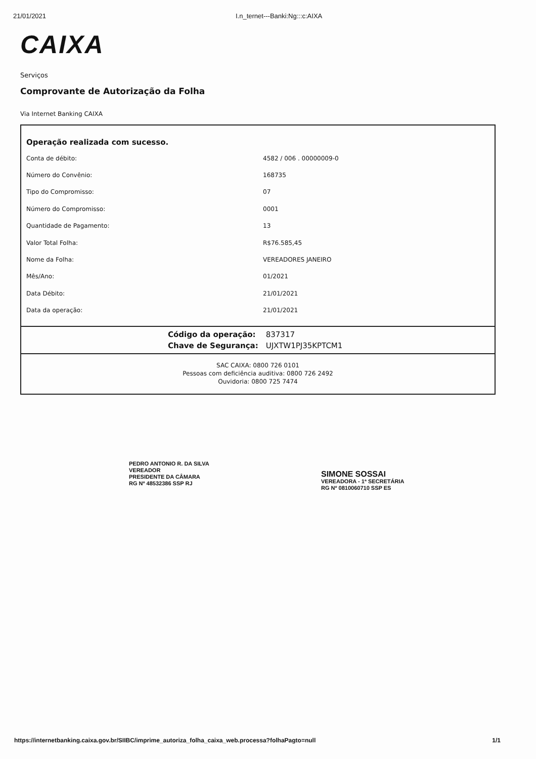21/01/2021 I.n_ternet---Banki:Ng:::c:AIXA
CAIXA
Serviços
Comprovante de Autorização da Folha
Via Internet Banking CAIXA
Operação realizada com sucesso.
| Conta de débito: | 4582 / 006 . 00000009-0 |
| Número do Convênio: | 168735 |
| Tipo do Compromisso: | 07 |
| Número do Compromisso: | 0001 |
| Quantidade de Pagamento: | 13 |
| Valor Total Folha: | R$76.585,45 |
| Nome da Folha: | VEREADORES JANEIRO |
| Mês/Ano: | 01/2021 |
| Data Débito: | 21/01/2021 |
| Data da operação: | 21/01/2021 |
| Código da operação: | 837317 |
| Chave de Segurança: | UJXTW1PJ35KPTCM1 |
SAC CAIXA: 0800 726 0101
Pessoas com deficiência auditiva: 0800 726 2492
Ouvidoria: 0800 725 7474
PEDRO ANTONIO R. DA SILVA
VEREADOR
PRESIDENTE DA CÂMARA
RG Nº 48532386 SSP RJ
SIMONE SOSSAI
VEREADORA - 1ª SECRETÁRIA
RG Nº 0810060710 SSP ES
https://internetbanking.caixa.gov.br/SIIBC/imprime_autoriza_folha_caixa_web.processa?folhaPagto=null 1/1